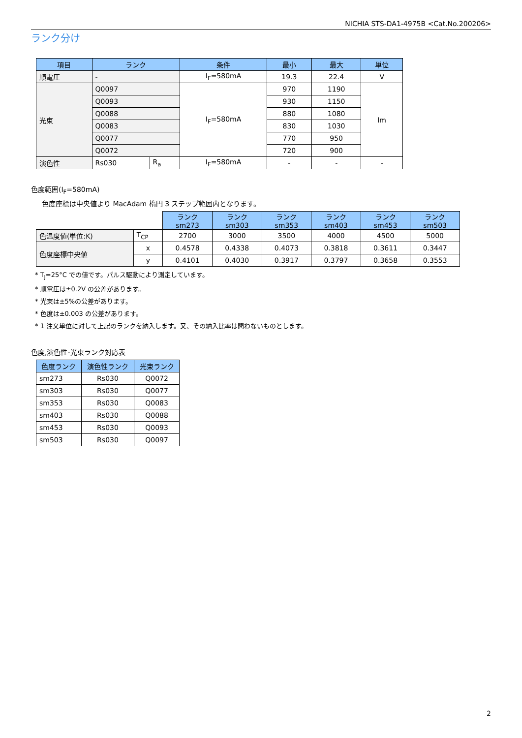NICHIA STS-DA1-4975B <Cat.No.200206>
ランク分け
| 項目 | ランク | | 条件 | 最小 | 最大 | 単位 |
| --- | --- | --- | --- | --- | --- | --- |
| 順電圧 | - | | I<sub>F</sub>=580mA | 19.3 | 22.4 | V |
| 光束 | Q0097 | | I<sub>F</sub>=580mA | 970 | 1190 | lm |
| | Q0093 | | | 930 | 1150 | |
| | Q0088 | | | 880 | 1080 | |
| | Q0083 | | | 830 | 1030 | |
| | Q0077 | | | 770 | 950 | |
| | Q0072 | | | 720 | 900 | |
| 演色性 | Rs030 | R<sub>a</sub> | I<sub>F</sub>=580mA | - | - | - |
色度範囲(I<sub>F</sub>=580mA)
色度座標は中央値より MacAdam 楕円 3 ステップ範囲内となります。
| | | ランク sm273 | ランク sm303 | ランク sm353 | ランク sm403 | ランク sm453 | ランク sm503 |
| 色温度値(単位:K) | T<sub>CP</sub> | 2700 | 3000 | 3500 | 4000 | 4500 | 5000 |
| 色度座標中央値 | x | 0.4578 | 0.4338 | 0.4073 | 0.3818 | 0.3611 | 0.3447 |
| | y | 0.4101 | 0.4030 | 0.3917 | 0.3797 | 0.3658 | 0.3553 |
* T<sub>J</sub>=25°C での値です。パルス駆動により測定しています。
* 順電圧は±0.2V の公差があります。
* 光束は±5%の公差があります。
* 色度は±0.003 の公差があります。
* 1 注文単位に対して上記のランクを納入します。又、その納入比率は問わないものとします。
色度,演色性-光束ランク対応表
| 色度ランク | 演色性ランク | 光束ランク |
| --- | --- | --- |
| sm273 | Rs030 | Q0072 |
| sm303 | Rs030 | Q0077 |
| sm353 | Rs030 | Q0083 |
| sm403 | Rs030 | Q0088 |
| sm453 | Rs030 | Q0093 |
| sm503 | Rs030 | Q0097 |
2